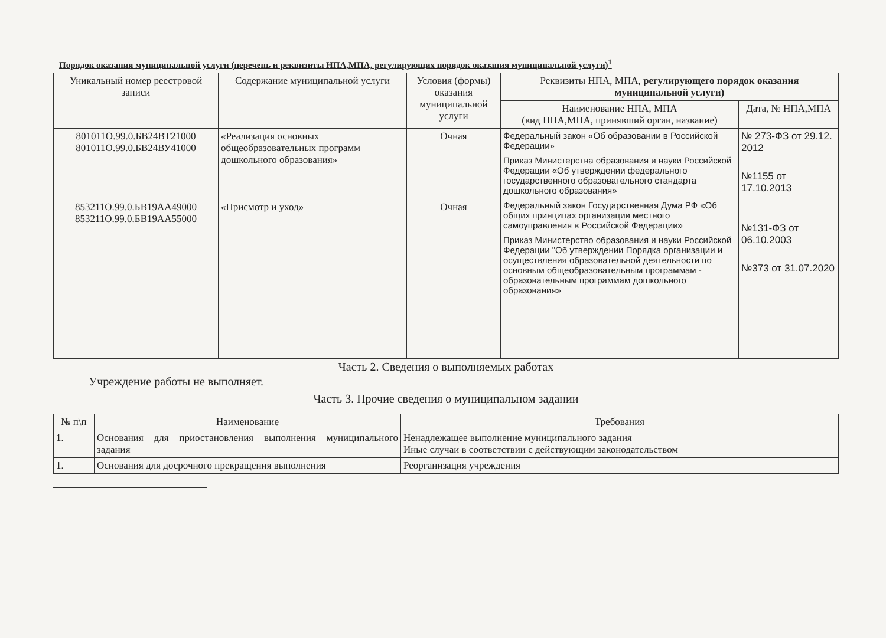Порядок оказания муниципальной услуги (перечень и реквизиты НПА,МПА, регулирующих порядок оказания муниципальной услуги)<sup>1</sup>
| Уникальный номер реестровой записи | Содержание муниципальной услуги | Условия (формы) оказания муниципальной услуги | Реквизиты НПА, МПА, регулирующего порядок оказания муниципальной услуги) | |
| --- | --- | --- | --- | --- |
| | | | Наименование НПА, МПА (вид НПА,МПА, принявший орган, название) | Дата, № НПА,МПА |
| 801011О.99.0.БВ24ВТ21000 801011О.99.0.БВ24ВУ41000 | «Реализация основных общеобразовательных программ дошкольного образования» | Очная | Федеральный закон «Об образовании в Российской Федерации» Приказ Министерства образования и науки Российской Федерации «Об утверждении федерального государственного образовательного стандарта дошкольного образования» Федеральный закон Государственная Дума РФ «Об общих принципах организации местного самоуправления в Российской Федерации» Приказ Министерство образования и науки Российской Федерации "Об утверждении Порядка организации и осуществления образовательной деятельности по основным общеобразовательным программам - образовательным программам дошкольного образования» | № 273-ФЗ от 29.12. 2012 №1155 от 17.10.2013 №131-ФЗ от 06.10.2003 №373 от 31.07.2020 |
| 853211О.99.0.БВ19АА49000 853211О.99.0.БВ19АА55000 | «Присмотр и уход» | Очная | | |
Часть 2. Сведения о выполняемых работах
Учреждение работы не выполняет.
Часть 3. Прочие сведения о муниципальном задании
| № п\п | Наименование | Требования |
| --- | --- | --- |
| 1. | Основания для приостановления выполнения муниципального задания | Ненадлежащее выполнение муниципального задания Иные случаи в соответствии с действующим законодательством |
| 1. | Основания для досрочного прекращения выполнения | Реорганизация учреждения |